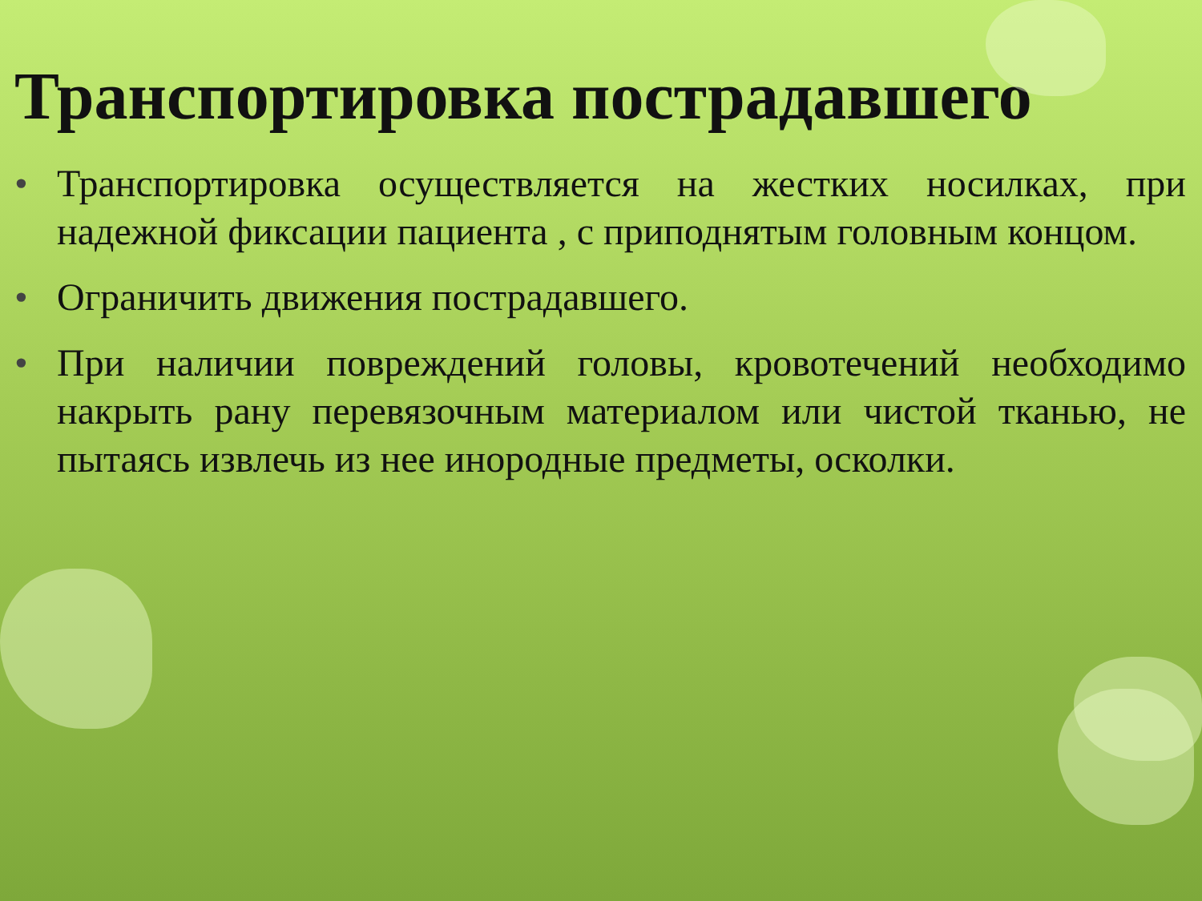Транспортировка пострадавшего
• Транспортировка осуществляется на жестких носилках, при надежной фиксации пациента , с приподнятым головным концом.
• Ограничить движения пострадавшего.
• При наличии повреждений головы, кровотечений необходимо накрыть рану перевязочным материалом или чистой тканью, не пытаясь извлечь из нее инородные предметы, осколки.